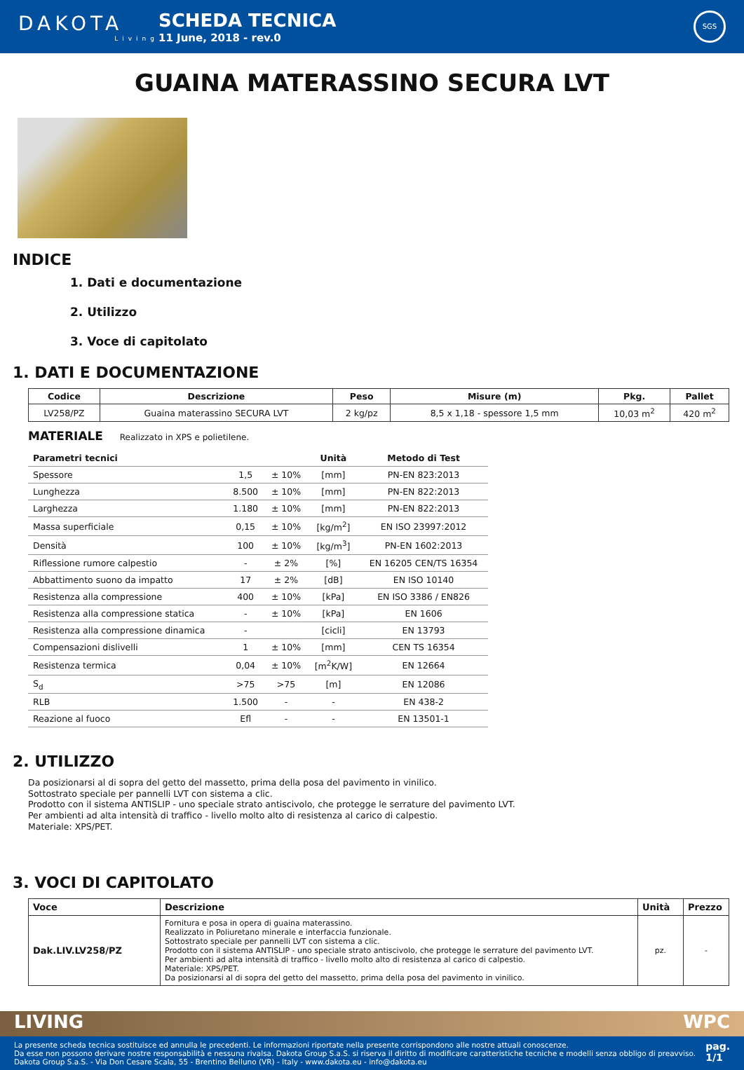DAKOTA
Living
SCHEDA TECNICA
11 June, 2018 - rev.0
SGS
GUAINA MATERASSINO SECURA LVT
INDICE
1. Dati e documentazione
2. Utilizzo
3. Voce di capitolato
1. DATI E DOCUMENTAZIONE
| Codice | Descrizione | Peso | Misure (m) | Pkg. | Pallet |
| --- | --- | --- | --- | --- | --- |
| LV258/PZ | Guaina materassino SECURA LVT | 2 kg/pz | 8,5 x 1,18 - spessore 1,5 mm | 10,03 m<sup>2</sup> | 420 m<sup>2</sup> |
MATERIALE Realizzato in XPS e polietilene.
| Parametri tecnici | | | Unità | Metodo di Test |
| --- | --- | --- | --- | --- |
| Spessore | 1,5 | ± 10% | [mm] | PN-EN 823:2013 |
| Lunghezza | 8.500 | ± 10% | [mm] | PN-EN 822:2013 |
| Larghezza | 1.180 | ± 10% | [mm] | PN-EN 822:2013 |
| Massa superficiale | 0,15 | ± 10% | [kg/m<sup>2</sup>] | EN ISO 23997:2012 |
| Densità | 100 | ± 10% | [kg/m<sup>3</sup>] | PN-EN 1602:2013 |
| Riflessione rumore calpestio | - | ± 2% | [%] | EN 16205 CEN/TS 16354 |
| Abbattimento suono da impatto | 17 | ± 2% | [dB] | EN ISO 10140 |
| Resistenza alla compressione | 400 | ± 10% | [kPa] | EN ISO 3386 / EN826 |
| Resistenza alla compressione statica | - | ± 10% | [kPa] | EN 1606 |
| Resistenza alla compressione dinamica | - | | [cicli] | EN 13793 |
| Compensazioni dislivelli | 1 | ± 10% | [mm] | CEN TS 16354 |
| Resistenza termica | 0,04 | ± 10% | [m<sup>2</sup>K/W] | EN 12664 |
| S<sub>d</sub> | >75 | >75 | [m] | EN 12086 |
| RLB | 1.500 | - | - | EN 438-2 |
| Reazione al fuoco | Efl | - | - | EN 13501-1 |
2. UTILIZZO
Da posizionarsi al di sopra del getto del massetto, prima della posa del pavimento in vinilico.
Sottostrato speciale per pannelli LVT con sistema a clic.
Prodotto con il sistema ANTISLIP - uno speciale strato antiscivolo, che protegge le serrature del pavimento LVT.
Per ambienti ad alta intensità di traffico - livello molto alto di resistenza al carico di calpestio.
Materiale: XPS/PET.
3. VOCI DI CAPITOLATO
| Voce | Descrizione | Unità | Prezzo |
| --- | --- | --- | --- |
| Dak.LIV.LV258/PZ | Fornitura e posa in opera di guaina materassino. Realizzato in Poliuretano minerale e interfaccia funzionale. Sottostrato speciale per pannelli LVT con sistema a clic. Prodotto con il sistema ANTISLIP - uno speciale strato antiscivolo, che protegge le serrature del pavimento LVT. Per ambienti ad alta intensità di traffico - livello molto alto di resistenza al carico di calpestio. Materiale: XPS/PET. Da posizionarsi al di sopra del getto del massetto, prima della posa del pavimento in vinilico. | pz. | - |
LIVING WPC
La presente scheda tecnica sostituisce ed annulla le precedenti. Le informazioni riportate nella presente corrispondono alle nostre attuali conoscenze.
Da esse non possono derivare nostre responsabilità e nessuna rivalsa. Dakota Group S.a.S. si riserva il diritto di modificare caratteristiche tecniche e modelli senza obbligo di preavviso.
Dakota Group S.a.S. - Via Don Cesare Scala, 55 - Brentino Belluno (VR) - Italy - www.dakota.eu - info@dakota.eu
pag.
1/1